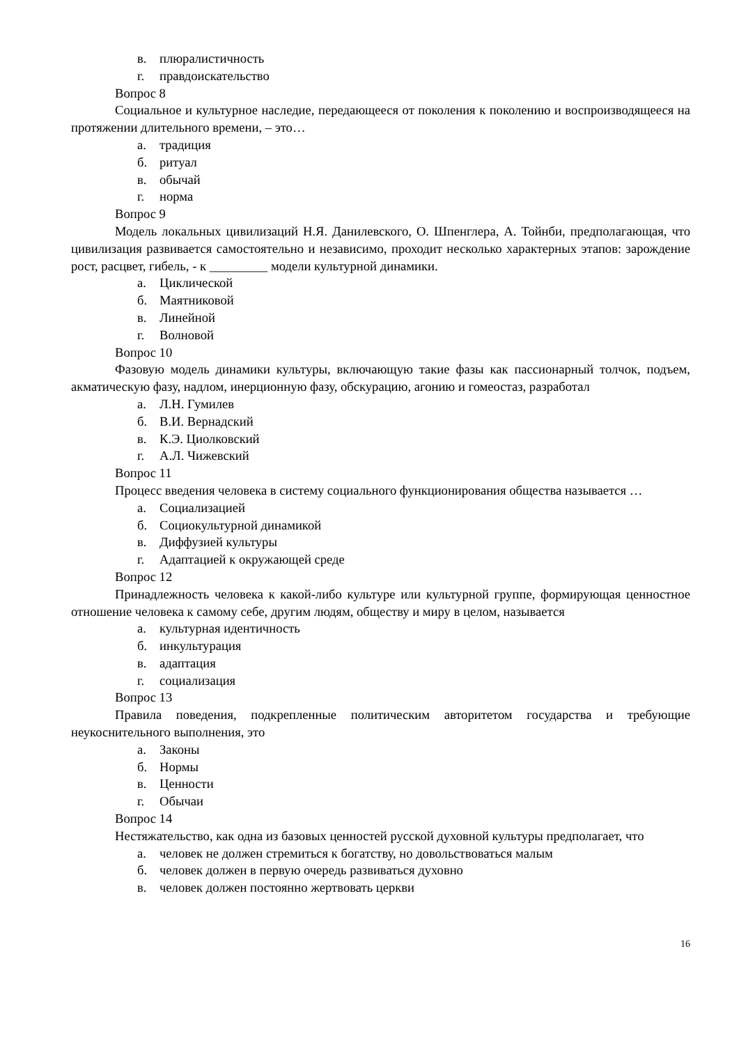в. плюралистичность
г. правдоискательство
Вопрос 8
Социальное и культурное наследие, передающееся от поколения к поколению и воспроизводящееся на протяжении длительного времени, – это…
а. традиция
б. ритуал
в. обычай
г. норма
Вопрос 9
Модель локальных цивилизаций Н.Я. Данилевского, О. Шпенглера, А. Тойнби, предполагающая, что цивилизация развивается самостоятельно и независимо, проходит несколько характерных этапов: зарождение рост, расцвет, гибель, - к _________ модели культурной динамики.
а. Циклической
б. Маятниковой
в. Линейной
г. Волновой
Вопрос 10
Фазовую модель динамики культуры, включающую такие фазы как пассионарный толчок, подъем, акматическую фазу, надлом, инерционную фазу, обскурацию, агонию и гомеостаз, разработал
а. Л.Н. Гумилев
б. В.И. Вернадский
в. К.Э. Циолковский
г. А.Л. Чижевский
Вопрос 11
Процесс введения человека в систему социального функционирования общества называется …
а. Социализацией
б. Социокультурной динамикой
в. Диффузией культуры
г. Адаптацией к окружающей среде
Вопрос 12
Принадлежность человека к какой-либо культуре или культурной группе, формирующая ценностное отношение человека к самому себе, другим людям, обществу и миру в целом, называется
а. культурная идентичность
б. инкультурация
в. адаптация
г. социализация
Вопрос 13
Правила поведения, подкрепленные политическим авторитетом государства и требующие неукоснительного выполнения, это
а. Законы
б. Нормы
в. Ценности
г. Обычаи
Вопрос 14
Нестяжательство, как одна из базовых ценностей русской духовной культуры предполагает, что
а. человек не должен стремиться к богатству, но довольствоваться малым
б. человек должен в первую очередь развиваться духовно
в. человек должен постоянно жертвовать церкви
16